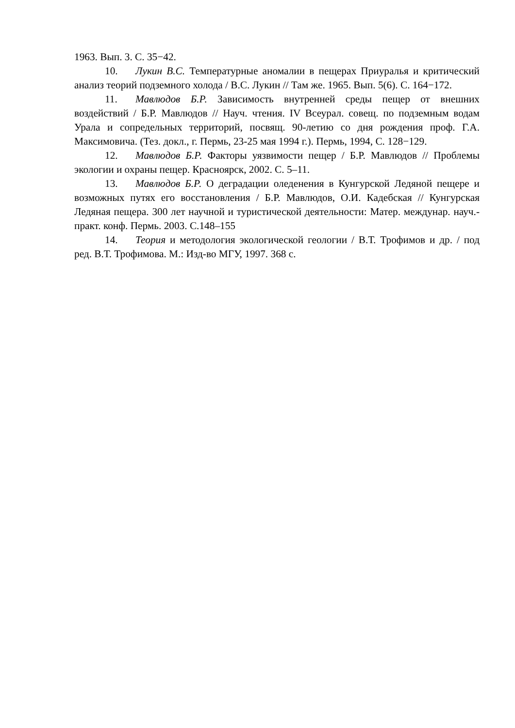1963. Вып. 3. С. 35−42.
10. Лукин В.С. Температурные аномалии в пещерах Приуралья и критический анализ теорий подземного холода / В.С. Лукин // Там же. 1965. Вып. 5(6). С. 164−172.
11. Мавлюдов Б.Р. Зависимость внутренней среды пещер от внешних воздействий / Б.Р. Мавлюдов // Науч. чтения. IV Всеурал. совещ. по подземным водам Урала и сопредельных территорий, посвящ. 90-летию со дня рождения проф. Г.А. Максимовича. (Тез. докл., г. Пермь, 23-25 мая 1994 г.). Пермь, 1994, С. 128−129.
12. Мавлюдов Б.Р. Факторы уязвимости пещер / Б.Р. Мавлюдов // Проблемы экологии и охраны пещер. Красноярск, 2002. С. 5–11.
13. Мавлюдов Б.Р. О деградации оледенения в Кунгурской Ледяной пещере и возможных путях его восстановления / Б.Р. Мавлюдов, О.И. Кадебская // Кунгурская Ледяная пещера. 300 лет научной и туристической деятельности: Матер. междунар. науч.-практ. конф. Пермь. 2003. С.148–155
14. Теория и методология экологической геологии / В.Т. Трофимов и др. / под ред. В.Т. Трофимова. М.: Изд-во МГУ, 1997. 368 с.